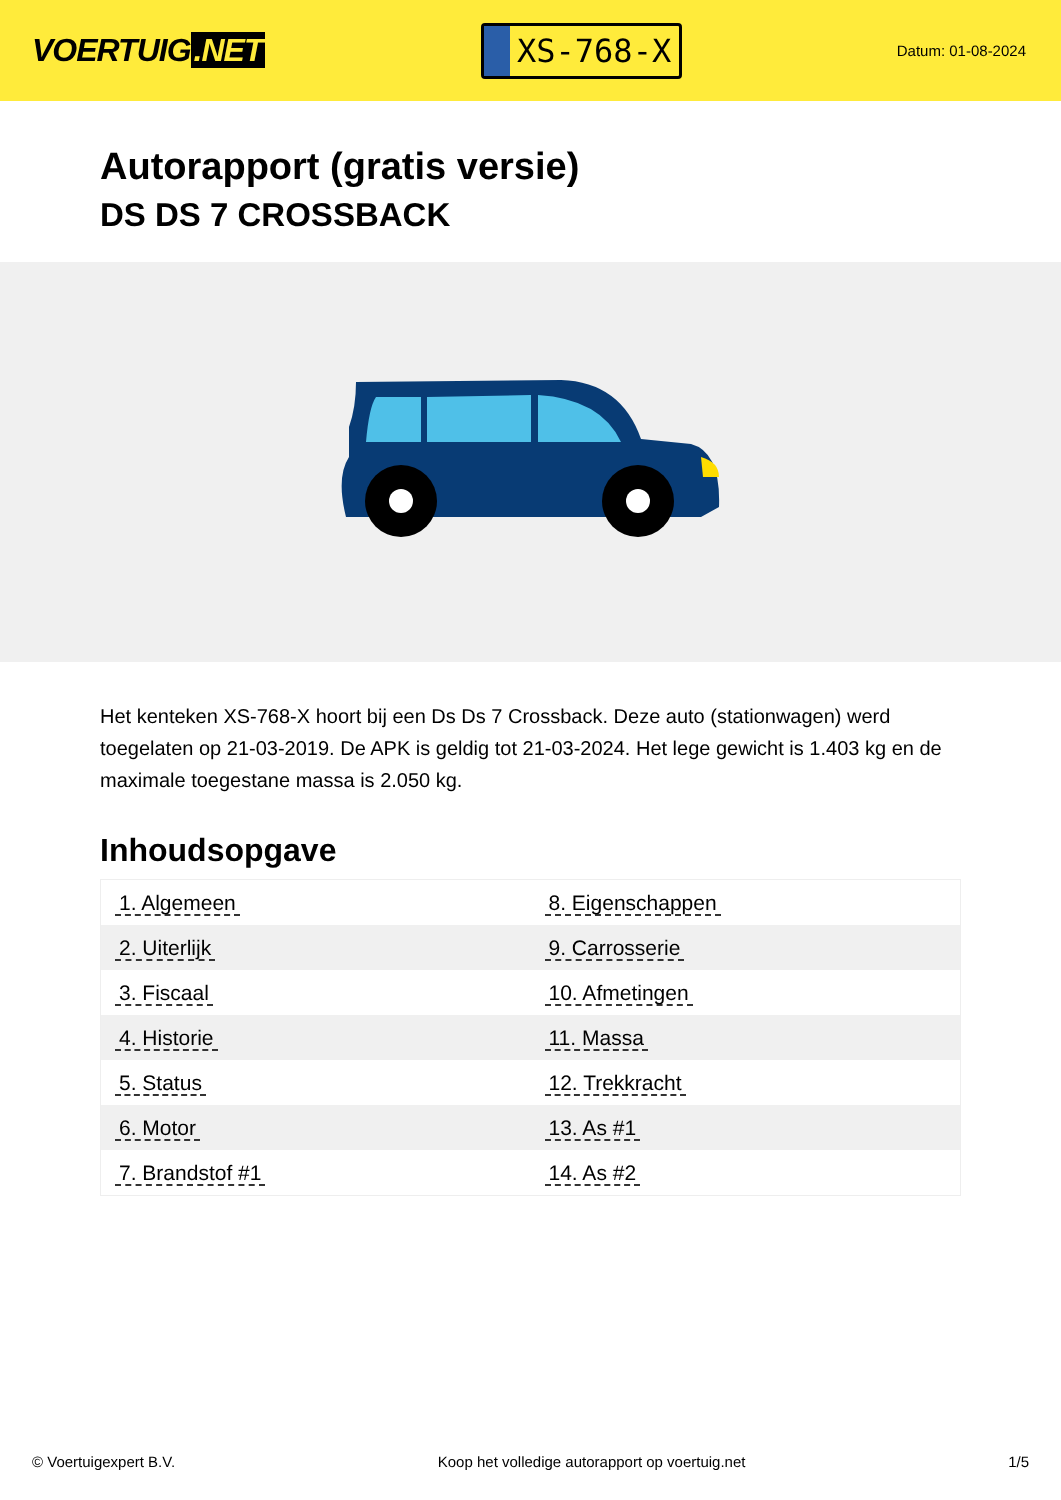VOERTUIG.NET
XS-768-X
Datum: 01-08-2024
Autorapport (gratis versie)
DS DS 7 CROSSBACK
Het kenteken XS-768-X hoort bij een Ds Ds 7 Crossback. Deze auto (stationwagen) werd toegelaten op 21-03-2019. De APK is geldig tot 21-03-2024. Het lege gewicht is 1.403 kg en de maximale toegestane massa is 2.050 kg.
Inhoudsopgave
| 1. Algemeen | 8. Eigenschappen |
| 2. Uiterlijk | 9. Carrosserie |
| 3. Fiscaal | 10. Afmetingen |
| 4. Historie | 11. Massa |
| 5. Status | 12. Trekkracht |
| 6. Motor | 13. As #1 |
| 7. Brandstof #1 | 14. As #2 |
© Voertuigexpert B.V. Koop het volledige autorapport op voertuig.net
1/5